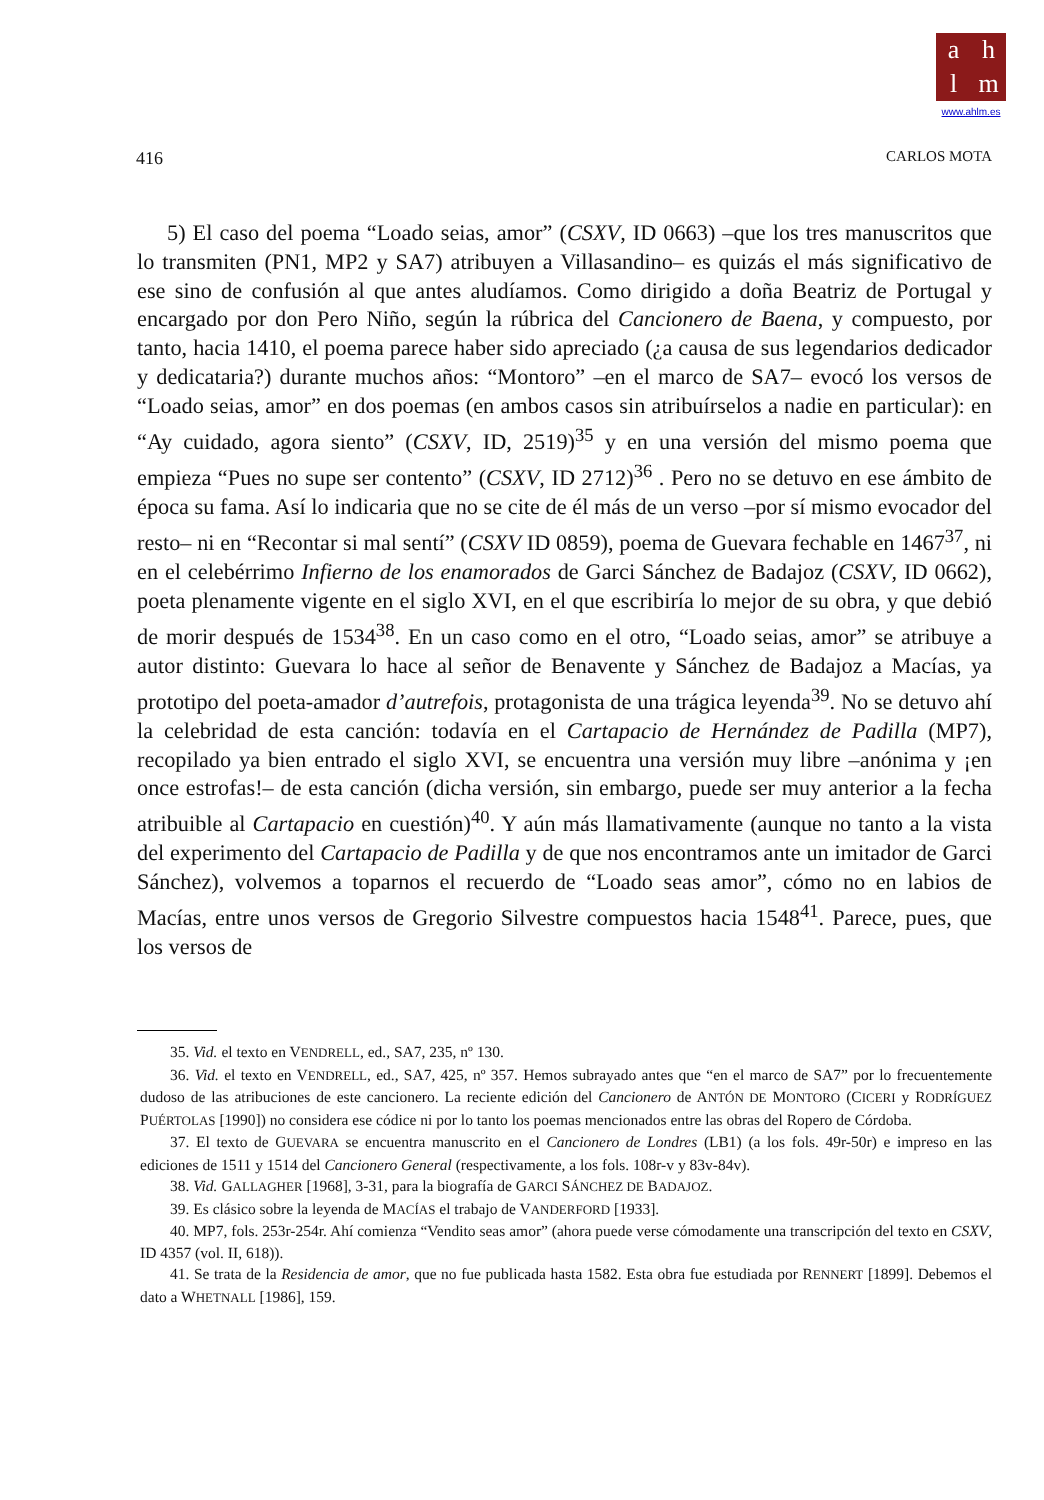ahlm
www.ahlm.es
416 CARLOS MOTA
5) El caso del poema “Loado seias, amor” (CSXV, ID 0663) –que los tres manuscritos que lo transmiten (PN1, MP2 y SA7) atribuyen a Villasandino– es quizás el más significativo de ese sino de confusión al que antes aludíamos. Como dirigido a doña Beatriz de Portugal y encargado por don Pero Niño, según la rúbrica del Cancionero de Baena, y compuesto, por tanto, hacia 1410, el poema parece haber sido apreciado (¿a causa de sus legendarios dedicador y dedicataria?) durante muchos años: “Montoro” –en el marco de SA7– evocó los versos de “Loado seias, amor” en dos poemas (en ambos casos sin atribuírselos a nadie en particular): en “Ay cuidado, agora siento” (CSXV, ID, 2519)<sup>35</sup> y en una versión del mismo poema que empieza “Pues no supe ser contento” (CSXV, ID 2712)<sup>36</sup> . Pero no se detuvo en ese ámbito de época su fama. Así lo indicaria que no se cite de él más de un verso –por sí mismo evocador del resto– ni en “Recontar si mal sentí” (CSXV ID 0859), poema de Guevara fechable en 1467<sup>37</sup>, ni en el celebérrimo Infierno de los enamorados de Garci Sánchez de Badajoz (CSXV, ID 0662), poeta plenamente vigente en el siglo XVI, en el que escribiría lo mejor de su obra, y que debió de morir después de 1534<sup>38</sup>. En un caso como en el otro, “Loado seias, amor” se atribuye a autor distinto: Guevara lo hace al señor de Benavente y Sánchez de Badajoz a Macías, ya prototipo del poeta-amador d’autrefois, protagonista de una trágica leyenda<sup>39</sup>. No se detuvo ahí la celebridad de esta canción: todavía en el Cartapacio de Hernández de Padilla (MP7), recopilado ya bien entrado el siglo XVI, se encuentra una versión muy libre –anónima y ¡en once estrofas!– de esta canción (dicha versión, sin embargo, puede ser muy anterior a la fecha atribuible al Cartapacio en cuestión)<sup>40</sup>. Y aún más llamativamente (aunque no tanto a la vista del experimento del Cartapacio de Padilla y de que nos encontramos ante un imitador de Garci Sánchez), volvemos a toparnos el recuerdo de “Loado seas amor”, cómo no en labios de Macías, entre unos versos de Gregorio Silvestre compuestos hacia 1548<sup>41</sup>. Parece, pues, que los versos de
35. Vid. el texto en VENDRELL, ed., SA7, 235, nº 130.
36. Vid. el texto en VENDRELL, ed., SA7, 425, nº 357. Hemos subrayado antes que “en el marco de SA7” por lo frecuentemente dudoso de las atribuciones de este cancionero. La reciente edición del Cancionero de ANTÓN DE MONTORO (CICERI y RODRÍGUEZ PUÉRTOLAS [1990]) no considera ese códice ni por lo tanto los poemas mencionados entre las obras del Ropero de Córdoba.
37. El texto de GUEVARA se encuentra manuscrito en el Cancionero de Londres (LB1) (a los fols. 49r-50r) e impreso en las ediciones de 1511 y 1514 del Cancionero General (respectivamente, a los fols. 108r-v y 83v-84v).
38. Vid. GALLAGHER [1968], 3-31, para la biografía de GARCI SÁNCHEZ DE BADAJOZ.
39. Es clásico sobre la leyenda de MACÍAS el trabajo de VANDERFORD [1933].
40. MP7, fols. 253r-254r. Ahí comienza “Vendito seas amor” (ahora puede verse cómodamente una transcripción del texto en CSXV, ID 4357 (vol. II, 618)).
41. Se trata de la Residencia de amor, que no fue publicada hasta 1582. Esta obra fue estudiada por RENNERT [1899]. Debemos el dato a WHETNALL [1986], 159.